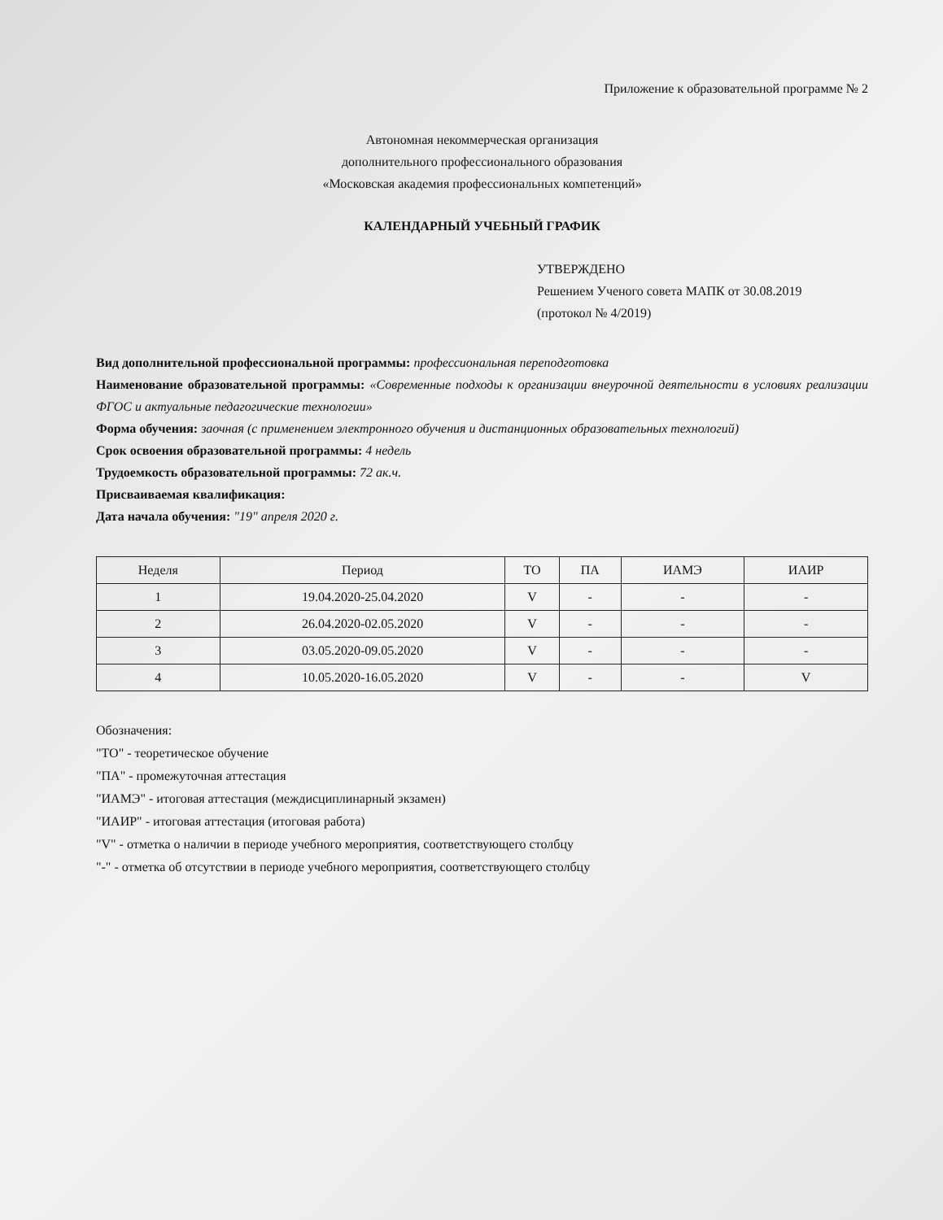Приложение к образовательной программе № 2
Автономная некоммерческая организация
дополнительного профессионального образования
«Московская академия профессиональных компетенций»
КАЛЕНДАРНЫЙ УЧЕБНЫЙ ГРАФИК
УТВЕРЖДЕНО
Решением Ученого совета МАПК от 30.08.2019
(протокол № 4/2019)
Вид дополнительной профессиональной программы: профессиональная переподготовка
Наименование образовательной программы: «Современные подходы к организации внеурочной деятельности в условиях реализации ФГОС и актуальные педагогические технологии»
Форма обучения: заочная (с применением электронного обучения и дистанционных образовательных технологий)
Срок освоения образовательной программы: 4 недель
Трудоемкость образовательной программы: 72 ак.ч.
Присваиваемая квалификация:
Дата начала обучения: "19" апреля 2020 г.
| Неделя | Период | ТО | ПА | ИАМЭ | ИАИР |
| --- | --- | --- | --- | --- | --- |
| 1 | 19.04.2020-25.04.2020 | V | - | - | - |
| 2 | 26.04.2020-02.05.2020 | V | - | - | - |
| 3 | 03.05.2020-09.05.2020 | V | - | - | - |
| 4 | 10.05.2020-16.05.2020 | V | - | - | V |
Обозначения:
"ТО" - теоретическое обучение
"ПА" - промежуточная аттестация
"ИАМЭ" - итоговая аттестация (междисциплинарный экзамен)
"ИАИР" - итоговая аттестация (итоговая работа)
"V" - отметка о наличии в периоде учебного мероприятия, соответствующего столбцу
"-" - отметка об отсутствии в периоде учебного мероприятия, соответствующего столбцу